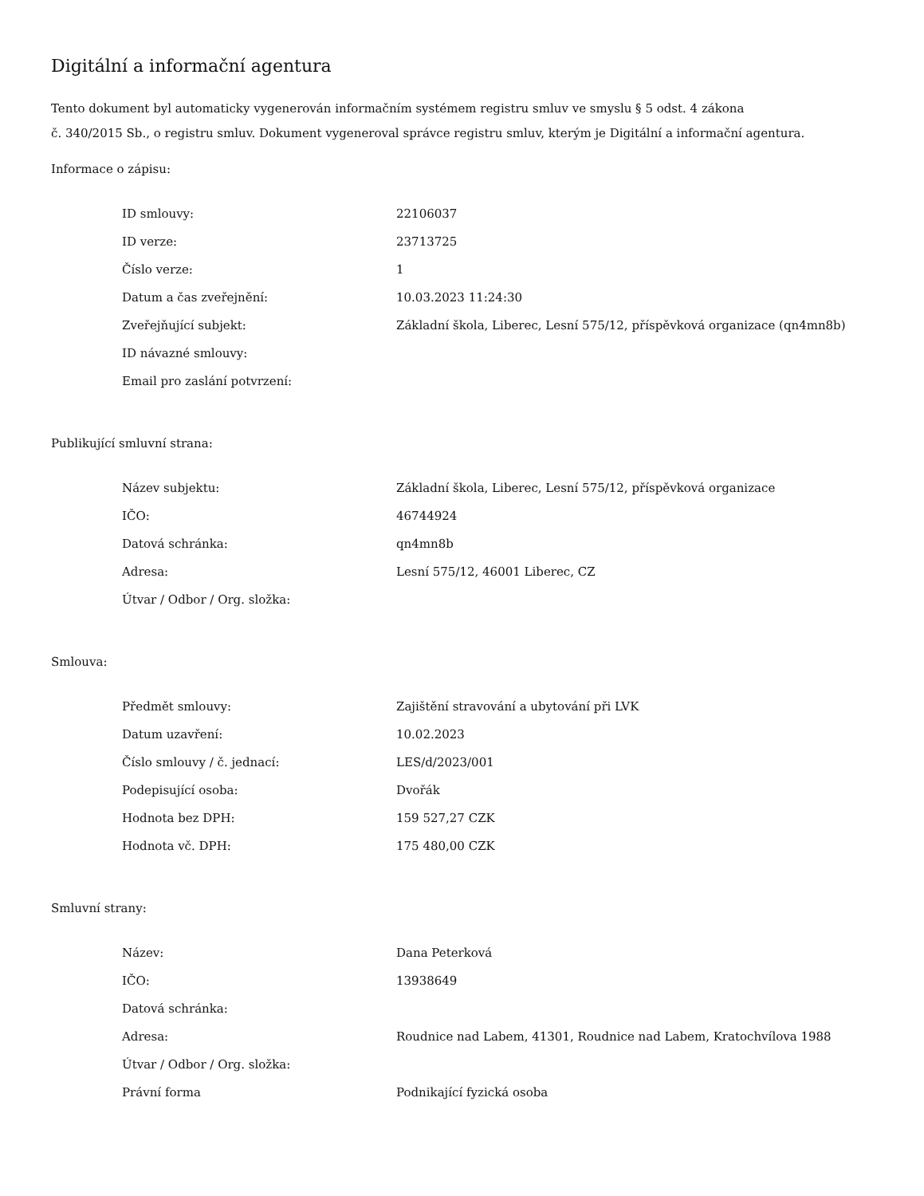Digitální a informační agentura
Tento dokument byl automaticky vygenerován informačním systémem registru smluv ve smyslu § 5 odst. 4 zákona
č. 340/2015 Sb., o registru smluv. Dokument vygeneroval správce registru smluv, kterým je Digitální a informační agentura.
Informace o zápisu:
| ID smlouvy: | 22106037 |
| ID verze: | 23713725 |
| Číslo verze: | 1 |
| Datum a čas zveřejnění: | 10.03.2023 11:24:30 |
| Zveřejňující subjekt: | Základní škola, Liberec, Lesní 575/12, příspěvková organizace (qn4mn8b) |
| ID návazné smlouvy: | |
| Email pro zaslání potvrzení: | |
Publikující smluvní strana:
| Název subjektu: | Základní škola, Liberec, Lesní 575/12, příspěvková organizace |
| IČO: | 46744924 |
| Datová schránka: | qn4mn8b |
| Adresa: | Lesní 575/12, 46001 Liberec, CZ |
| Útvar / Odbor / Org. složka: | |
Smlouva:
| Předmět smlouvy: | Zajištění stravování a ubytování při LVK |
| Datum uzavření: | 10.02.2023 |
| Číslo smlouvy / č. jednací: | LES/d/2023/001 |
| Podepisující osoba: | Dvořák |
| Hodnota bez DPH: | 159 527,27 CZK |
| Hodnota vč. DPH: | 175 480,00 CZK |
Smluvní strany:
| Název: | Dana Peterková |
| IČO: | 13938649 |
| Datová schránka: | |
| Adresa: | Roudnice nad Labem, 41301, Roudnice nad Labem, Kratochvílova 1988 |
| Útvar / Odbor / Org. složka: | |
| Právní forma | Podnikající fyzická osoba |